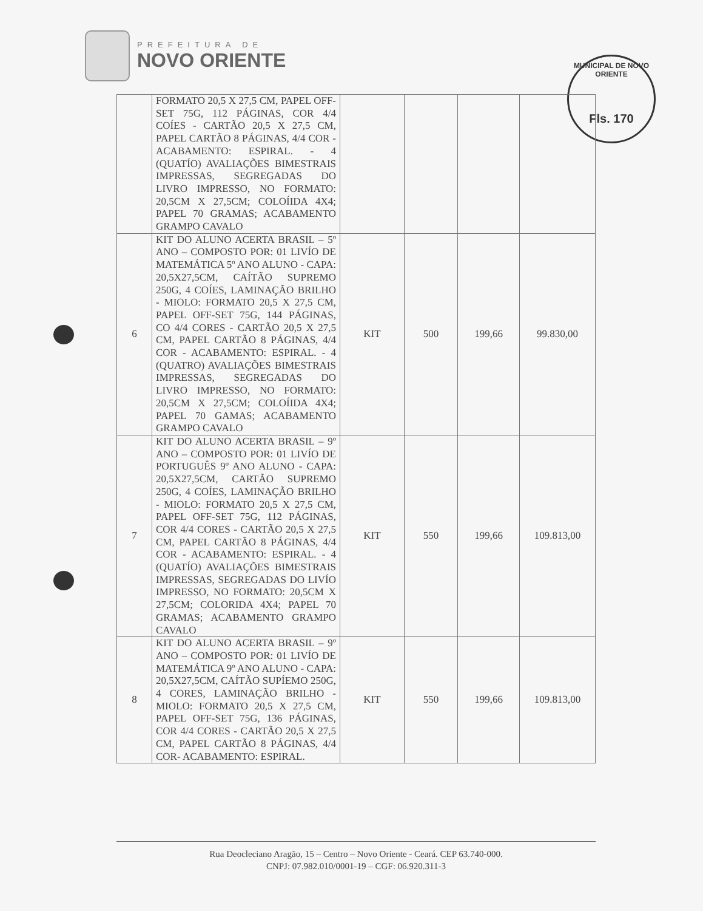PREFEITURA DE
NOVO ORIENTE
MUNICIPAL DE NOVO ORIENTE
Fls. 170
| | FORMATO 20,5 X 27,5 CM, PAPEL OFF-SET 75G, 112 PÁGINAS, COR 4/4 COÍES - CARTÃO 20,5 X 27,5 CM, PAPEL CARTÃO 8 PÁGINAS, 4/4 COR - ACABAMENTO: ESPIRAL. - 4 (QUATÍO) AVALIAÇÕES BIMESTRAIS IMPRESSAS, SEGREGADAS DO LIVRO IMPRESSO, NO FORMATO: 20,5CM X 27,5CM; COLOÍIDA 4X4; PAPEL 70 GRAMAS; ACABAMENTO GRAMPO CAVALO | | | | |
| 6 | KIT DO ALUNO ACERTA BRASIL – 5º ANO – COMPOSTO POR: 01 LIVÍO DE MATEMÁTICA 5º ANO ALUNO - CAPA: 20,5X27,5CM, CAÍTÃO SUPREMO 250G, 4 COÍES, LAMINAÇÃO BRILHO - MIOLO: FORMATO 20,5 X 27,5 CM, PAPEL OFF-SET 75G, 144 PÁGINAS, CO 4/4 CORES - CARTÃO 20,5 X 27,5 CM, PAPEL CARTÃO 8 PÁGINAS, 4/4 COR - ACABAMENTO: ESPIRAL. - 4 (QUATRO) AVALIAÇÕES BIMESTRAIS IMPRESSAS, SEGREGADAS DO LIVRO IMPRESSO, NO FORMATO: 20,5CM X 27,5CM; COLOÍIDA 4X4; PAPEL 70 GAMAS; ACABAMENTO GRAMPO CAVALO | KIT | 500 | 199,66 | 99.830,00 |
| 7 | KIT DO ALUNO ACERTA BRASIL – 9º ANO – COMPOSTO POR: 01 LIVÍO DE PORTUGUÊS 9º ANO ALUNO - CAPA: 20,5X27,5CM, CARTÃO SUPREMO 250G, 4 COÍES, LAMINAÇÃO BRILHO - MIOLO: FORMATO 20,5 X 27,5 CM, PAPEL OFF-SET 75G, 112 PÁGINAS, COR 4/4 CORES - CARTÃO 20,5 X 27,5 CM, PAPEL CARTÃO 8 PÁGINAS, 4/4 COR - ACABAMENTO: ESPIRAL. - 4 (QUATÍO) AVALIAÇÕES BIMESTRAIS IMPRESSAS, SEGREGADAS DO LIVÍO IMPRESSO, NO FORMATO: 20,5CM X 27,5CM; COLORIDA 4X4; PAPEL 70 GRAMAS; ACABAMENTO GRAMPO CAVALO | KIT | 550 | 199,66 | 109.813,00 |
| 8 | KIT DO ALUNO ACERTA BRASIL – 9º ANO – COMPOSTO POR: 01 LIVÍO DE MATEMÁTICA 9º ANO ALUNO - CAPA: 20,5X27,5CM, CAÍTÃO SUPÍEMO 250G, 4 CORES, LAMINAÇÃO BRILHO - MIOLO: FORMATO 20,5 X 27,5 CM, PAPEL OFF-SET 75G, 136 PÁGINAS, COR 4/4 CORES - CARTÃO 20,5 X 27,5 CM, PAPEL CARTÃO 8 PÁGINAS, 4/4 COR- ACABAMENTO: ESPIRAL. | KIT | 550 | 199,66 | 109.813,00 |
Rua Deocleciano Aragão, 15 – Centro – Novo Oriente - Ceará. CEP 63.740-000.
CNPJ: 07.982.010/0001-19 – CGF: 06.920.311-3